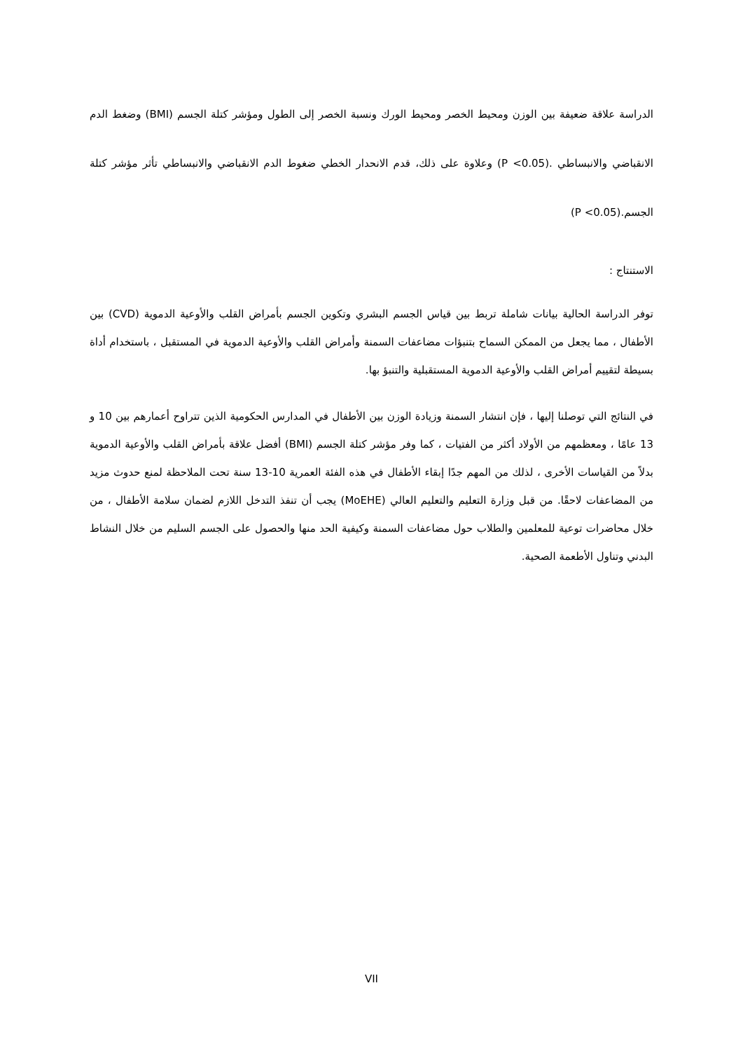الدراسة علاقة ضعيفة بين الوزن ومحيط الخصر ومحيط الورك ونسبة الخصر إلى الطول ومؤشر كتلة الجسم (BMI) وضغط الدم الانقباضي والانبساطي .(P <0.05) وعلاوة على ذلك، قدم الانحدار الخطي ضغوط الدم الانقباضي والانبساطي تأثر مؤشر كتلة الجسم.(P <0.05)
الاستنتاج :
توفر الدراسة الحالية بيانات شاملة تربط بين قياس الجسم البشري وتكوين الجسم بأمراض القلب والأوعية الدموية (CVD) بين الأطفال ، مما يجعل من الممكن السماح بتنبؤات مضاعفات السمنة وأمراض القلب والأوعية الدموية في المستقبل ، باستخدام أداة بسيطة لتقييم أمراض القلب والأوعية الدموية المستقبلية والتنبؤ بها.
في النتائج التي توصلنا إليها ، فإن انتشار السمنة وزيادة الوزن بين الأطفال في المدارس الحكومية الذين تتراوح أعمارهم بين 10 و 13 عامًا ، ومعظمهم من الأولاد أكثر من الفتيات ، كما وفر مؤشر كتلة الجسم (BMI) أفضل علاقة بأمراض القلب والأوعية الدموية بدلاً من القياسات الأخرى ، لذلك من المهم جدًا إبقاء الأطفال في هذه الفئة العمرية 10-13 سنة تحت الملاحظة لمنع حدوث مزيد من المضاعفات لاحقًا. من قبل وزارة التعليم والتعليم العالي (MoEHE) يجب أن تنفذ التدخل اللازم لضمان سلامة الأطفال ، من خلال محاضرات توعية للمعلمين والطلاب حول مضاعفات السمنة وكيفية الحد منها والحصول على الجسم السليم من خلال النشاط البدني وتناول الأطعمة الصحية.
VII